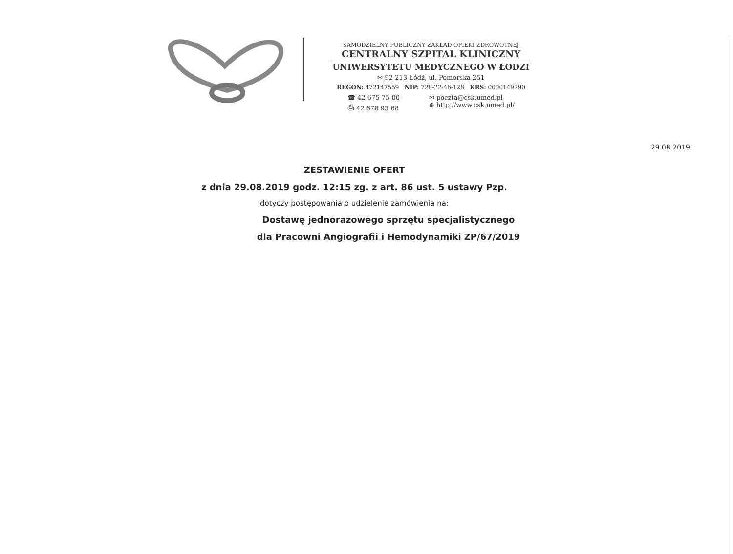SAMODZIELNY PUBLICZNY ZAKŁAD OPIEKI ZDROWOTNEJ
CENTRALNY SZPITAL KLINICZNY
UNIWERSYTETU MEDYCZNEGO W ŁODZI
✉ 92-213 Łódź, ul. Pomorska 251
REGON: 472147559 NIP: 728-22-46-128 KRS: 0000149790
☎ 42 675 75 00
⎙ 42 678 93 68
✉ poczta@csk.umed.pl
⊕ http://www.csk.umed.pl/
29.08.2019
ZESTAWIENIE OFERT
z dnia 29.08.2019 godz. 12:15 zg. z art. 86 ust. 5 ustawy Pzp.
dotyczy postępowania o udzielenie zamówienia na:
Dostawę jednorazowego sprzętu specjalistycznego
dla Pracowni Angiografii i Hemodynamiki ZP/67/2019